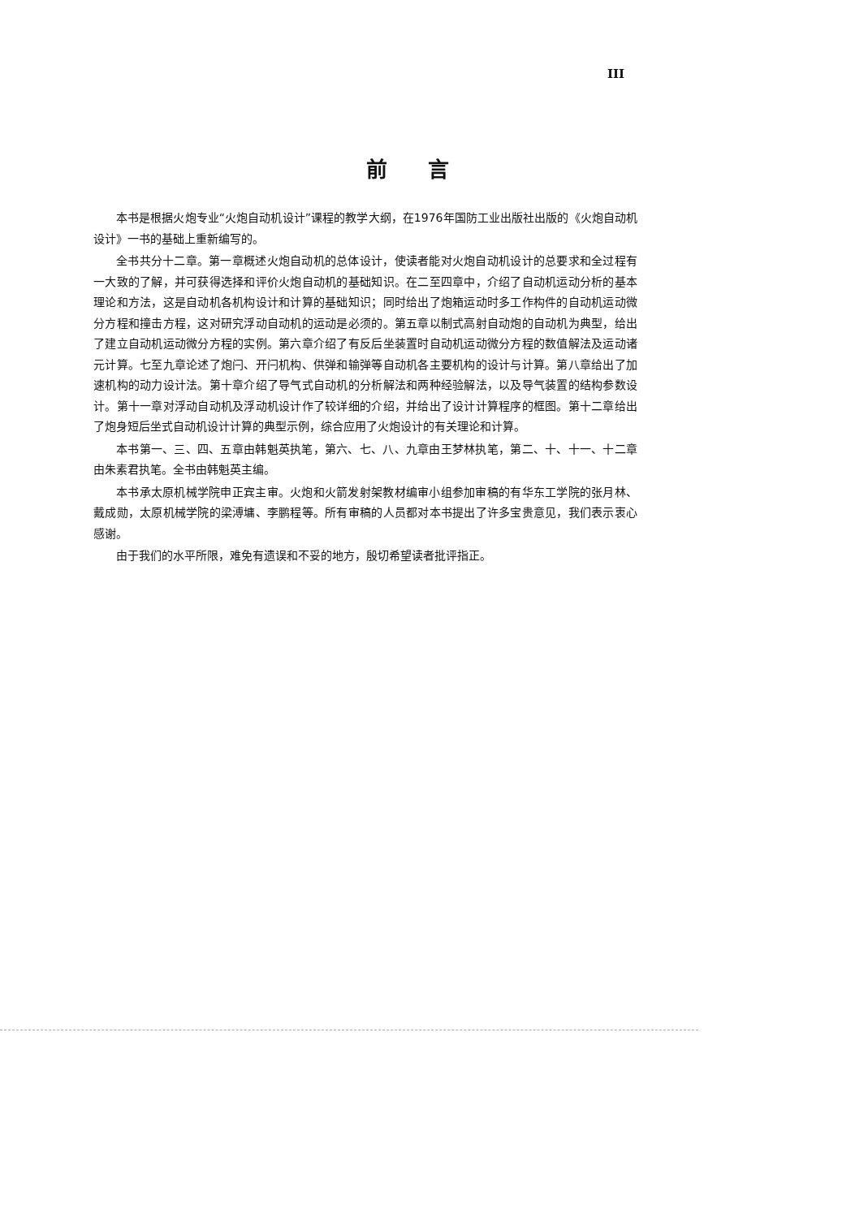III
前言
本书是根据火炮专业“火炮自动机设计”课程的教学大纲，在1976年国防工业出版社出版的《火炮自动机设计》一书的基础上重新编写的。
全书共分十二章。第一章概述火炮自动机的总体设计，使读者能对火炮自动机设计的总要求和全过程有一大致的了解，并可获得选择和评价火炮自动机的基础知识。在二至四章中，介绍了自动机运动分析的基本理论和方法，这是自动机各机构设计和计算的基础知识；同时给出了炮箱运动时多工作构件的自动机运动微分方程和撞击方程，这对研究浮动自动机的运动是必须的。第五章以制式高射自动炮的自动机为典型，给出了建立自动机运动微分方程的实例。第六章介绍了有反后坐装置时自动机运动微分方程的数值解法及运动诸元计算。七至九章论述了炮闩、开闩机构、供弹和输弹等自动机各主要机构的设计与计算。第八章给出了加速机构的动力设计法。第十章介绍了导气式自动机的分析解法和两种经验解法，以及导气装置的结构参数设计。第十一章对浮动自动机及浮动机设计作了较详细的介绍，并给出了设计计算程序的框图。第十二章给出了炮身短后坐式自动机设计计算的典型示例，综合应用了火炮设计的有关理论和计算。
本书第一、三、四、五章由韩魁英执笔，第六、七、八、九章由王梦林执笔，第二、十、十一、十二章由朱素君执笔。全书由韩魁英主编。
本书承太原机械学院申正宾主审。火炮和火箭发射架教材编审小组参加审稿的有华东工学院的张月林、戴成勋，太原机械学院的梁溥墉、李鹏程等。所有审稿的人员都对本书提出了许多宝贵意见，我们表示衷心感谢。
由于我们的水平所限，难免有遗误和不妥的地方，殷切希望读者批评指正。